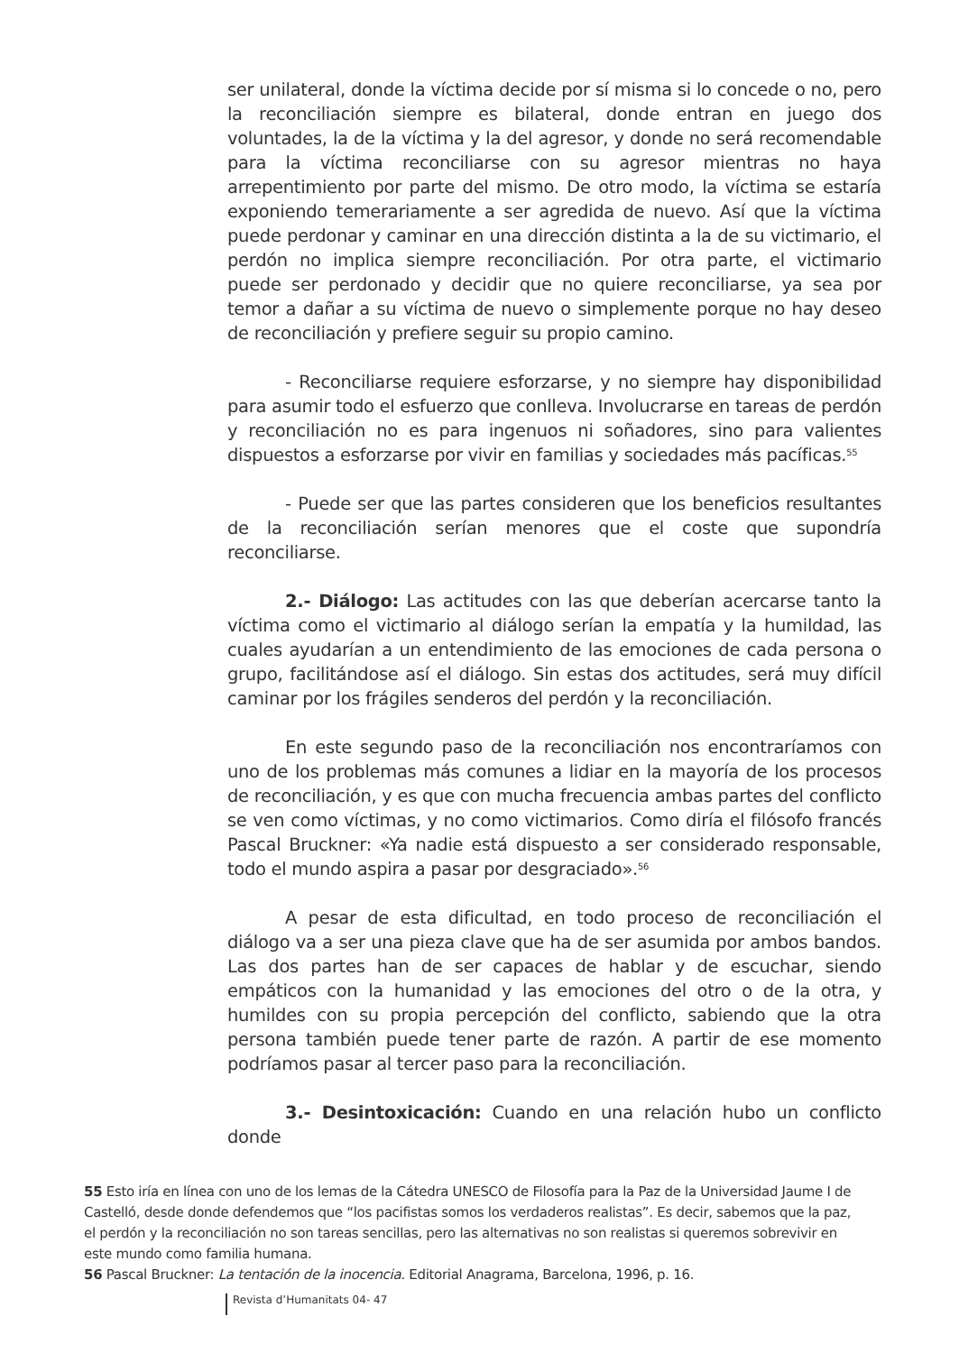ser unilateral, donde la víctima decide por sí misma si lo concede o no, pero la reconciliación siempre es bilateral, donde entran en juego dos voluntades, la de la víctima y la del agresor, y donde no será recomendable para la víctima reconciliarse con su agresor mientras no haya arrepentimiento por parte del mismo. De otro modo, la víctima se estaría exponiendo temerariamente a ser agredida de nuevo. Así que la víctima puede perdonar y caminar en una dirección distinta a la de su victimario, el perdón no implica siempre reconciliación. Por otra parte, el victimario puede ser perdonado y decidir que no quiere reconciliarse, ya sea por temor a dañar a su víctima de nuevo o simplemente porque no hay deseo de reconciliación y prefiere seguir su propio camino.
- Reconciliarse requiere esforzarse, y no siempre hay disponibilidad para asumir todo el esfuerzo que conlleva. Involucrarse en tareas de perdón y reconciliación no es para ingenuos ni soñadores, sino para valientes dispuestos a esforzarse por vivir en familias y sociedades más pacíficas.<sup>55</sup>
- Puede ser que las partes consideren que los beneficios resultantes de la reconciliación serían menores que el coste que supondría reconciliarse.
2.- Diálogo: Las actitudes con las que deberían acercarse tanto la víctima como el victimario al diálogo serían la empatía y la humildad, las cuales ayudarían a un entendimiento de las emociones de cada persona o grupo, facilitándose así el diálogo. Sin estas dos actitudes, será muy difícil caminar por los frágiles senderos del perdón y la reconciliación.
En este segundo paso de la reconciliación nos encontraríamos con uno de los problemas más comunes a lidiar en la mayoría de los procesos de reconciliación, y es que con mucha frecuencia ambas partes del conflicto se ven como víctimas, y no como victimarios. Como diría el filósofo francés Pascal Bruckner: «Ya nadie está dispuesto a ser considerado responsable, todo el mundo aspira a pasar por desgraciado».<sup>56</sup>
A pesar de esta dificultad, en todo proceso de reconciliación el diálogo va a ser una pieza clave que ha de ser asumida por ambos bandos. Las dos partes han de ser capaces de hablar y de escuchar, siendo empáticos con la humanidad y las emociones del otro o de la otra, y humildes con su propia percepción del conflicto, sabiendo que la otra persona también puede tener parte de razón. A partir de ese momento podríamos pasar al tercer paso para la reconciliación.
3.- Desintoxicación: Cuando en una relación hubo un conflicto donde
55 Esto iría en línea con uno de los lemas de la Cátedra UNESCO de Filosofía para la Paz de la Universidad Jaume I de Castelló, desde donde defendemos que “los pacifistas somos los verdaderos realistas”. Es decir, sabemos que la paz, el perdón y la reconciliación no son tareas sencillas, pero las alternativas no son realistas si queremos sobrevivir en este mundo como familia humana.
56 Pascal Bruckner: La tentación de la inocencia. Editorial Anagrama, Barcelona, 1996, p. 16.
Revista d’Humanitats 04- 47